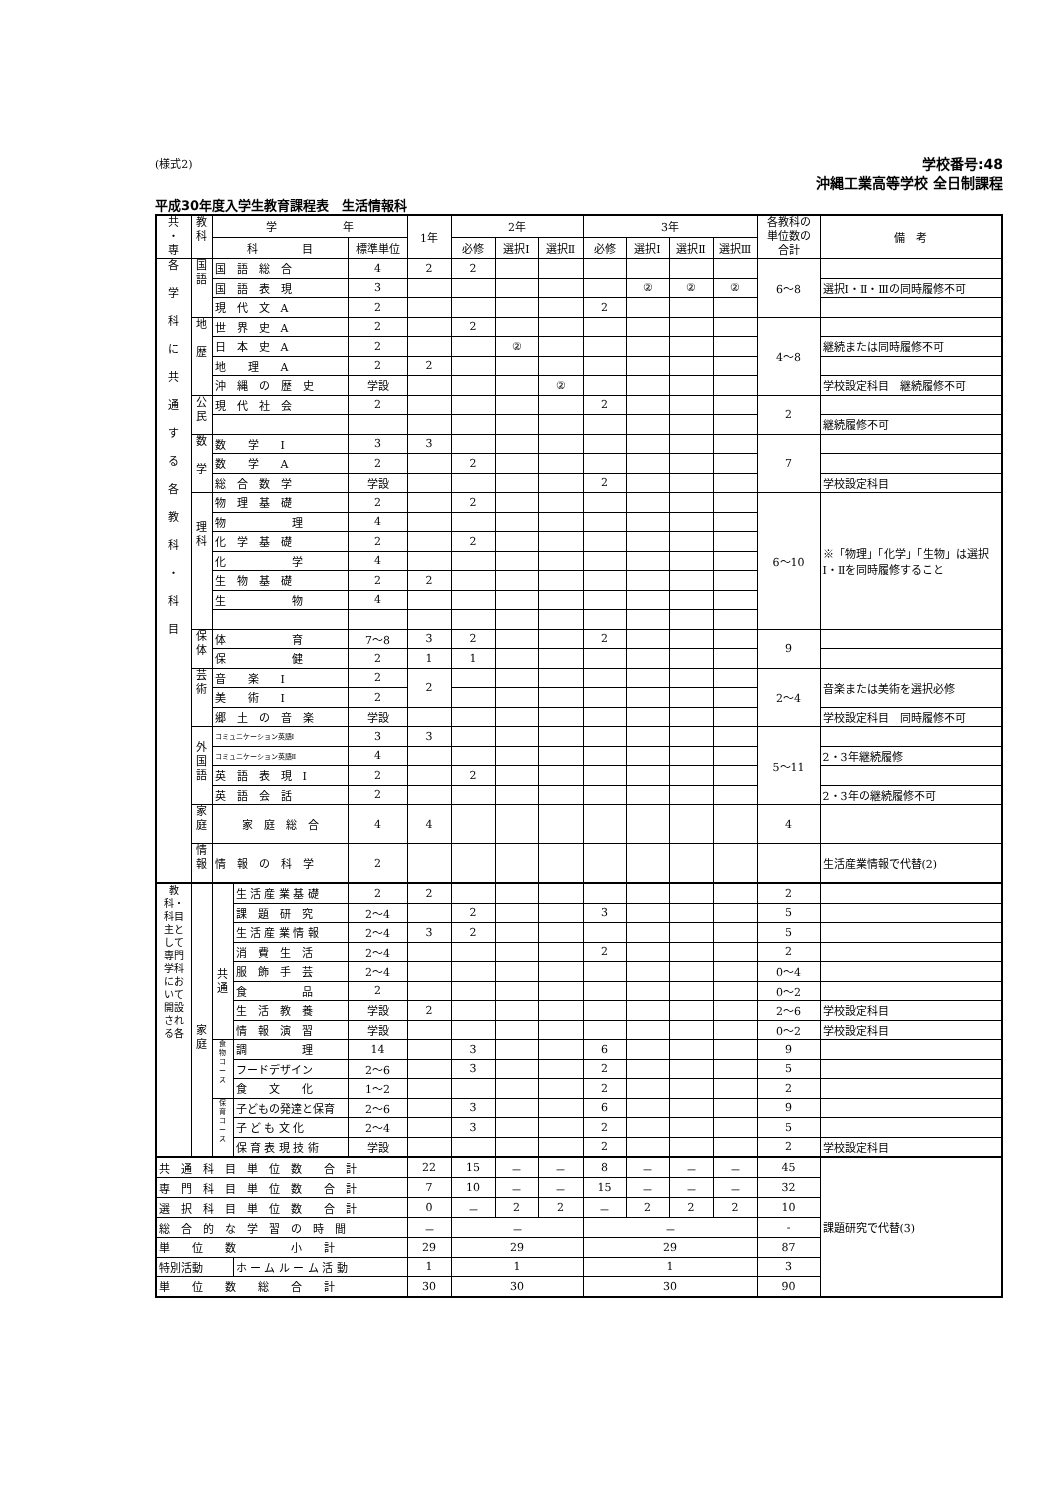(様式2)
学校番号:48
沖縄工業高等学校 全日制課程
平成30年度入学生教育課程表　生活情報科
| 共 ・ 専 | 教 科 | 学 年 | | | 1年 | 2年 | | | 3年 | | | | 各教科の 単位数の 合計 | 備 考 |
| --- | --- | --- | --- | --- | --- | --- | --- | --- | --- | --- | --- | --- | --- | --- |
| | | 科 目 | | 標準単位 | | 必修 | 選択Ⅰ | 選択Ⅱ | 必修 | 選択Ⅰ | 選択Ⅱ | 選択Ⅲ | | |
| 各 学 科 に 共 通 す る 各 教 科 ・ 科 目 | 国 語 | 国 語 総 合 | | 4 | 2 | 2 | | | | | | | 6〜8 | |
| | | 国 語 表 現 | | 3 | | | | | | ② | ② | ② | | 選択Ⅰ・Ⅱ・Ⅲの同時履修不可 |
| | | 現 代 文 A | | 2 | | | | | 2 | | | | | |
| | 地 歴 | 世 界 史 A | | 2 | | 2 | | | | | | | 4〜8 | |
| | | 日 本 史 A | | 2 | | | ② | | | | | | | 継続または同時履修不可 |
| | | 地 理 A | | 2 | 2 | | | | | | | | | |
| | | 沖 縄 の 歴 史 | | 学設 | | | | ② | | | | | | 学校設定科目 継続履修不可 |
| | 公 民 | 現 代 社 会 | | 2 | | | | | 2 | | | | 2 | |
| | | | | | | | | | | | | | | 継続履修不可 |
| | 数 学 | 数 学 Ⅰ | | 3 | 3 | | | | | | | | 7 | |
| | | 数 学 A | | 2 | | 2 | | | | | | | | |
| | | 総 合 数 学 | | 学設 | | | | | 2 | | | | | 学校設定科目 |
| | 理 科 | 物 理 基 礎 | | 2 | | 2 | | | | | | | 6〜10 | ※「物理」「化学」「生物」は選択Ⅰ・Ⅱを同時履修すること |
| | | 物 理 | | 4 | | | | | | | | | | |
| | | 化 学 基 礎 | | 2 | | 2 | | | | | | | | |
| | | 化 学 | | 4 | | | | | | | | | | |
| | | 生 物 基 礎 | | 2 | 2 | | | | | | | | | |
| | | 生 物 | | 4 | | | | | | | | | | |
| | 保 体 | 体 育 | | 7〜8 | 3 | 2 | | | 2 | | | | 9 | |
| | | 保 健 | | 2 | 1 | 1 | | | | | | | | |
| | 芸 術 | 音 楽 Ⅰ | | 2 | 2 | | | | | | | | 2〜4 | 音楽または美術を選択必修 |
| | | 美 術 Ⅰ | | 2 | | | | | | | | | | |
| | | 郷 土 の 音 楽 | | 学設 | | | | | | | | | | 学校設定科目 同時履修不可 |
| | 外 国 語 | コミュニケーション英語Ⅰ | | 3 | 3 | | | | | | | | 5〜11 | |
| | | コミュニケーション英語Ⅱ | | 4 | | | | | | | | | | 2・3年継続履修 |
| | | 英 語 表 現 Ⅰ | | 2 | | 2 | | | | | | | | |
| | | 英 語 会 話 | | 2 | | | | | | | | | | 2・3年の継続履修不可 |
| | 家 庭 | 家 庭 総 合 | | 4 | 4 | | | | | | | | 4 | |
| | 情 報 | 情 報 の 科 学 | | 2 | | | | | | | | | | 生活産業情報で代替(2) |
| 教科・科目 主として専門学科において開設される各 | 家 庭 | 共 通 | 生 活 産 業 基 礎 | 2 | 2 | | | | | | | | 2 | |
| | | | 課 題 研 究 | 2〜4 | | 2 | | | 3 | | | | 5 | |
| | | | 生 活 産 業 情 報 | 2〜4 | 3 | 2 | | | | | | | 5 | |
| | | | 消 費 生 活 | 2〜4 | | | | | 2 | | | | 2 | |
| | | | 服 飾 手 芸 | 2〜4 | | | | | | | | | 0〜4 | |
| | | | 食 品 | 2 | | | | | | | | | 0〜2 | |
| | | | 生 活 教 養 | 学設 | 2 | | | | | | | | 2〜6 | 学校設定科目 |
| | | | 情 報 演 習 | 学設 | | | | | | | | | 0〜2 | 学校設定科目 |
| | | 食 物 コ ー ス | 調 理 | 14 | | 3 | | | 6 | | | | 9 | |
| | | | フードデザイン | 2〜6 | | 3 | | | 2 | | | | 5 | |
| | | | 食 文 化 | 1〜2 | | | | | 2 | | | | 2 | |
| | | 保 育 コ ー ス | 子どもの発達と保育 | 2〜6 | | 3 | | | 6 | | | | 9 | |
| | | | 子 ど も 文 化 | 2〜4 | | 3 | | | 2 | | | | 5 | |
| | | | 保 育 表 現 技 術 | 学設 | | | | | 2 | | | | 2 | 学校設定科目 |
| 共 通 科 目 単 位 数 合 計 | | | | | 22 | 15 | － | － | 8 | － | － | － | 45 | 課題研究で代替(3) |
| 専 門 科 目 単 位 数 合 計 | | | | | 7 | 10 | － | － | 15 | － | － | － | 32 | |
| 選 択 科 目 単 位 数 合 計 | | | | | 0 | － | 2 | 2 | － | 2 | 2 | 2 | 10 | |
| 総 合 的 な 学 習 の 時 間 | | | | | － | － | | | － | | | | - | |
| 単 位 数 小 計 | | | | | 29 | 29 | | | 29 | | | | 87 | |
| 特別活動 | | | ホ ー ム ル ー ム 活 動 | | 1 | 1 | | | 1 | | | | 3 | |
| 単 位 数 総 合 計 | | | | | 30 | 30 | | | 30 | | | | 90 | |